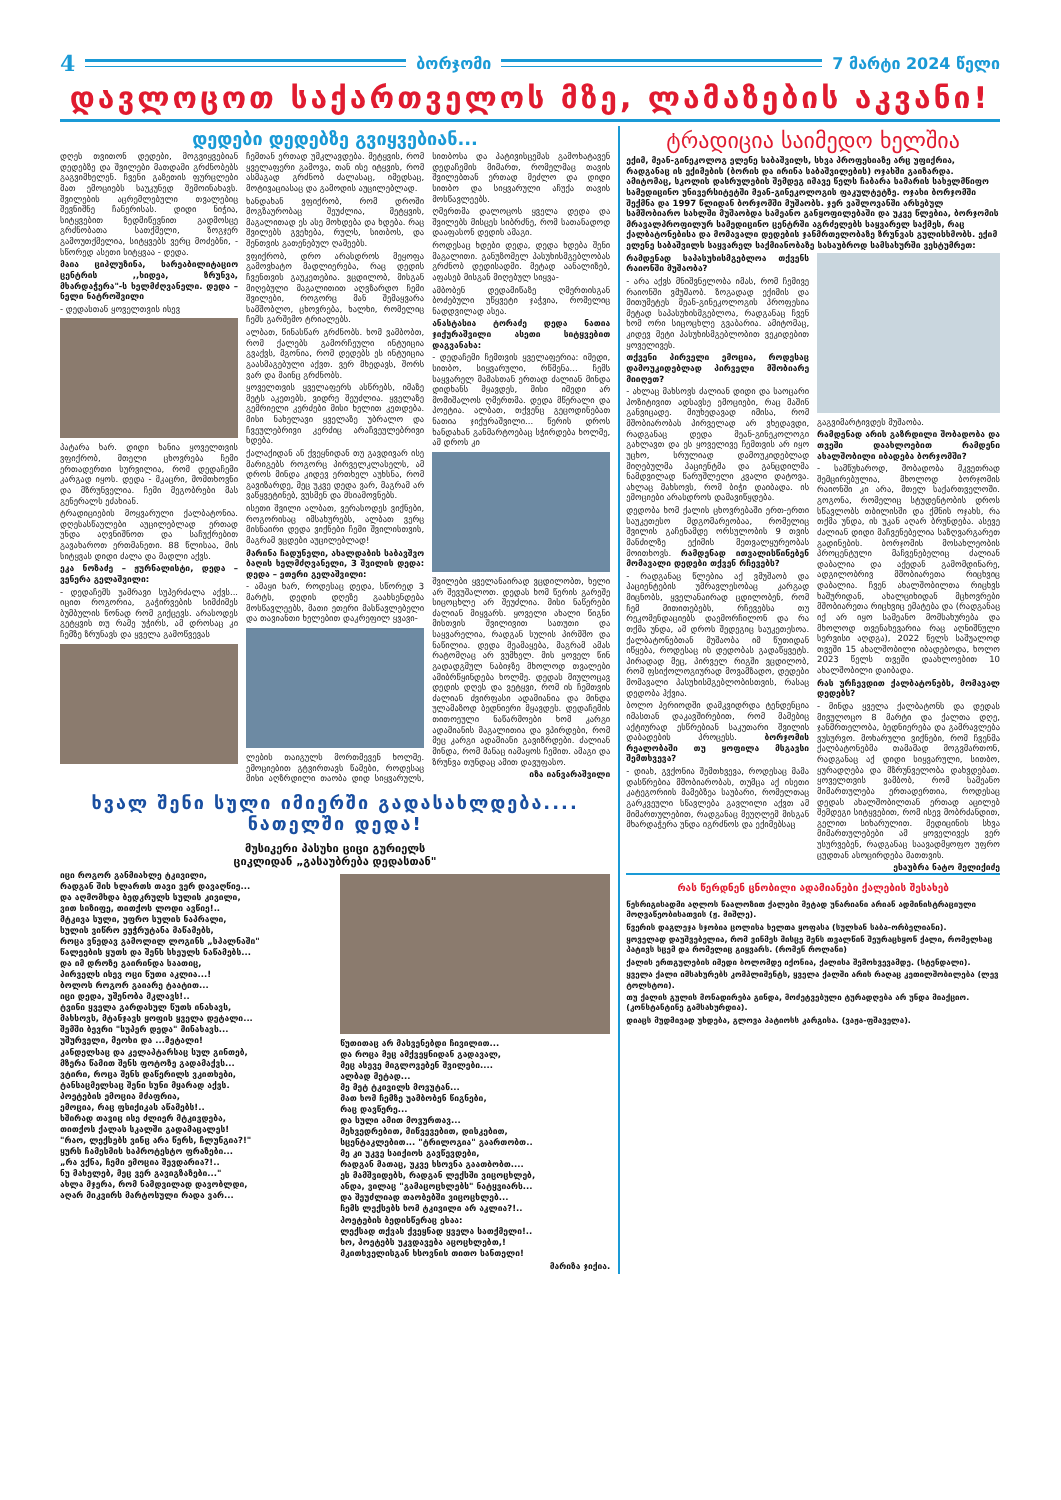4 ბორჯომი 7 მარტი 2024 წელი
დავლოცოთ საქართველოს მზე, ლამაზების აკვანი!
დედები დედებზე გვიყვებიან...
დღეს თვითონ დედები, მოგვიყვებიან დედებზე და შვილები მათდამი გრძნობებს გაგვიმხელენ. ჩვენი გაზეთის ფურცლები მათ ემოციებს საუკუნედ შემოინახავს. შვილების აცრემლებული თვალებიც შევნიშნე ჩანერისას. დიდი ნიჭია, სიტყვებით ზედმიწევნით გადმოსცე გრძნობათა სათქმელი, ზოგჯერ გამოუთქმელია, სიტყვებს ვერც მოძებნი, - სწორედ ასეთი სიტყვაა - დედა.
მაია ციპლუზინა, სარეაბილიტაციო ცენტრის ,,ხიდეა, ზრუნვა, მხარდაჭერა"-ს ხელმძღვანელი. დედა – ნელი ნატროშვილი
- დედასთან ყოველთვის ისევ
პატარა ხარ. დიდი ხანია ყოველთვის ვფიქრობ, მთელი ცხოვრება ჩემი ერთადერთი სურვილია, რომ დედაჩემი კარგად იყოს. დედა - მკაცრი, მომთხოვნი და მზრუნველია. ჩემი მეგობრები მას გენერალს ეძახიან.
ტრადიციების მოყვარული ქალბატონია. დღესასწაულები აუცილებლად ერთად უნდა აღვნიშნოთ და საჩუქრებით გავახაროთ ერთმანეთი. 88 წლისაა, მის სიტყვას დიდი ძალა და მადლი აქვს.
ეკა ნოზაძე – ჟურნალისტი, დედა – ვენერა გელაშვილი:
- დედაჩემს უამრავი სუპერძალა აქვს... იცით როგორია, გაჭირვების სიმძიმეს ბუმბულის წონად რომ გიქცევს. არასოდეს გეტყვის თუ რამე უჭირს, ამ დროსაც კი ჩემზე ზრუნავს და ყველა გამოწვევას
ჩემთან ერთად უმკლავდება. მეტყვის, რომ ყველაფერი გამოვა, თან ისე იტყვის, რომ ასმაგად გრძნობ ძალასაც, იმედსაც, მოტივაციასაც და გამოდის აუცილებლად.
ხანდახან ვფიქრობ, რომ დროში მოგზაურობაც შეუძლია, მეტყვის, მაგალითად ეს ასე მოხდება და ხდება. რაც შვილებს გვეხება, რულს, სითბოს, და შენთვის გათენებულ ღამეებს.
ვფიქრობ, დრო არასდროს მეყოფა გამოვხატო მადლიერება, რაც დედის ჩვენთვის გაუკეთებია. ვცდილობ, მისგან მიღებული მაგალითით აღვზარდო ჩემი შვილები, როგორც მან შემაყვარა სამშობლო, ცხოვრება, ხალხი, რომელიც ჩემს გარშემო ტრიალებს.
ალბათ, წინასწარ გრძნობს. ხომ ვამბობთ, რომ ქალებს გამორჩეული ინტუიცია გვაქვს, მგონია, რომ დედებს ეს ინტუიცია გაასმაგებული აქვთ. ვერ მხედავს, შორს ვარ და მაინც გრძნობს.
ყოველთვის ყველაფერს ასწრებს, იმაზე მეტს აკეთებს, ვიდრე შეუძლია. ყველაზე გემრიელი კერძები მისი ხელით კეთდება. მისი ნახელავი ყველაზე უბრალო და ჩვეულებრივი კერძიც არაჩვეულებრივი ხდება.
ქალაქიდან ან ქვეყნიდან თუ გავდივარ ისე მარიგებს როგორც პირველკლასელს, ამ დროს მინდა კიდევ ერთხელ აუხსნა, რომ გავიზარდე, მეც უკვე დედა ვარ, მაგრამ არ ვაწყვეტინებ, ვუსმენ და მსიამოვნებს.
ისეთი შვილი ალბათ, ვერასოდეს ვიქნები, როგორისაც იმსახურებს, ალბათ ვერც მისნაირი დედა ვიქნები ჩემი შვილისთვის, მაგრამ ვცდები აუცილებლად!
მარინა ჩადუნელი, ახალდაბის საბავშვო ბაღის ხელმძღვანელი, 3 შვილის დედა: დედა – ეთერი გელაშვილი:
- ამაყი ხარ, როდესაც დედა, სწორედ 3 მარტს, დედის დღეზე გაახსენდება მოსწავლეებს, მათი ეთერი მასწავლებელი და თავიანთი ხელებით დაკრეფილ ყვავი-
ლების თაიგულს მორთმევენ ხოლმე. ემოციებით გტვირთავს წამები, როდესაც მისი აღზრდილი თაობა დიდ სიყვარულს, სითბოსა და პატივისცემას გამოხატავენ დედაჩემის მიმართ, რომელმაც თავის შვილებთან ერთად მეძლო და დიდი სითბო და სიყვარული აჩუქა თავის მოსწავლეებს.
ღმერთმა დალოცოს ყველა დედა და შვილებს მისცეს სიბრძნე, რომ სათანადოდ დააფასონ დედის ამაგი.
როდესაც ხდები დედა, დედა ხდება შენი მაგალითი. განუზომელ პასუხისმგებლობას გრძნობ დედისადმი. მეტად აანალიზებ, აფასებ მისგან მიღებულ სიყვა-
ამბობენ დედამიწაზე ღმერთისგან ბოძებული უწყვეტი ჯაჭვია, რომელიც ნადდვილად ასეა.
ანასტასია ტორაძე დედა ნათია ჯიქურაშვილი ასეთი სიტყვებით დაგვანახა:
- დედაჩემი ჩემთვის ყველაფერია: იმედი, სითბო, სიყვარული, რწმენა... ჩემს საყვარელ მამასთან ერთად ძალიან მინდა დიდხანს მყავდეს, მისი იმედი არ მომიშალოს ღმერთმა. დედა მწერალი და პოეტია. ალბათ, თქვენც გეცოდინებათ ნათია ჯიქურაშვილი... წერის დროს ხანდახან განმარტოებაც სჭირდება ხოლმე, ამ დროს კი
შვილები ყველანაირად ვცდილობთ, ხელი არ შევუშალოთ. დედას ხომ წერის გარეშე სიცოცხლე არ შეუძლია. მისი ნაწერები ძალიან მიყვარს. ყოველი ახალი წიგნი მისთვის შვილივით სათუთი და საყვარელია, რადგან სულის პირმშო და ნაწილია. დედა მეამაყება, მაგრამ ამას რატომღაც არ ვუმხელ. მის ყოველ წინ გადადგმულ ნაბიჯზე მხოლოდ თვალები ამიბრწყინდება ხოლმე. დედას მიულოცავ დედის დღეს და ვეტყვი, რომ ის ჩემთვის ძალიან ძვირფასი ადამიანია და მინდა ულამაზოდ ბედნიერი მყავდეს. დედაჩემის თითოეული ნაწარმოები ხომ კარგი ადამიანის მაგალითია და ვპირდები, რომ მეც კარგი ადამიანი გავიზრდები. ძალიან მინდა, რომ მანაც იამაყოს ჩემით. ამაგი და ზრუნვა თუნდაც ამით დავუფასო.
იზა იანვარაშვილი
ხვალ შენი სული იმიერში გადასახლდება.... ნათელში დედა!
მუსიკერი პასუხი ციცი გურიელს
ციკლიდან „გასაუბრება დედასთან"
იცი როგორ განმიახლე ტკივილი,
რადგან შის ხლართს თავი ვერ დავაღწიე...
და აღმომხდა ბედკრულს სულის კივილი,
ვით სიზიფე, თითქოს ლოდი ავწიე!..
მტკივა სული, უფრო სულის ნაპრალი,
სულის ვიწრო ეუჭრუტანა მაწამებს,
როცა ვნედავ გამოლილ ლოგინს „სპალნაში"
წალეების ყუთს და შენს სხეულს ნაწამებს...
და იმ დროზე გაირინდა საათიც,
პირველს ისევ ოცი წუთი აკლია...!
ბოლოს როგორ გაიარე ტაატით...
იცი დედა, უშენობა მკლავს!..
ტვინი ყველა გარდასულ წუთს ინახავს,
მახსოვს, მტანჯავს ყოფის ყველა დეტალი...
შემში ბევრი "სუპერ დედა" მინახავს...
უშურველი, მეოხი და ...მეტალი!
კანდელსაც და კელაპტარსაც სულ გინთებ,
მზერა წამით შენს ფოტოზე გადამაქვს...
ვტირი, როცა შენს დაწერილს ვკითხები,
ტანსაცმელსაც შენი სუნი მყარად აქვს.
პოეტების ემოცია მძაფრია,
ემოცია, რაც ფსიქიკას აწამებს!..
ხშირად თავიც ისე ძლიერ მტკივდება,
თითქოს ქალას სკალში გადამაცალეს!
"რაო, ლექსებს ვინც არა წერს, ჩლუნგია?!"
ყურს ჩამესმის საპროტესტო ფრაზები...
„რა ვქნა, ჩემი ემოცია შევდარია?!..
ნუ მახელებ, მეც ვერ გავიგზაზები..."
ახლა მჯერა, რომ ნამდვილად დავობლდი,
აღარ მიკვირს მარტოსული რადა ვარ...
წუთითაც არ მასვენებდი ჩივილით...
და როცა მეც ამქვეყნიდან გადავალ,
მეც ასევე მიგლოვებენ შვილები....
ალბად მეტად...
მე მეტ ტკივილს მოვუტან...
მათ ხომ ჩემზე უამბობენ წიგნები,
რაც დავწერე...
და სული ამით მოვურთავ...
მეხვედრებით, მიწვევებით, დისკებით,
სცენტაკლებით... "ტრილოგია" გაართობთ..
მე კი უკვე საიქიოს გავწევდები,
რადგან მათაც, უკვე ხსოვნა გაათბობთ....
ეს მამშვიდებს, რადგან ლექსში ვიცოცხლებ,
ანდა, ვილაც "გამაცოცხლებს" ნატყვიარს...
და შეუძლიად თაობებში ვიცოცხლებ...
ჩემს ლექსებს ხომ ტკივილი არ აკლია?!..
პოეტების ბედისწერაც ესაა:
ლექსად თქვას ქვეყნად ყველა სათქმელი!..
ხო, პოეტებს უკვდავება აცოცხლებთ,!
მკითხველისგან ხსოვნის თითო სანთელი!
მარიზა ჯიქია.
ტრადიცია საიმედო ხელშია
ექიმ, მეან-გინეკოლოგ ელენე საბაშვილს, სხვა პროფესიაზე არც უფიქრია, რადგანაც ის ექიმების (ბორის და ირინა საბაშვილების) ოჯახში გაიზარდა. ამიტომაც, სკოლის დასრულების შემდეგ იმავე წელს ჩაბარა სამარის სახელმწიფო სამედიცინო უნივერსიტეტში მეან-გინეკოლოგის ფაკულტეტზე. ოჯახი ბორჯომში შექმნა და 1997 წლიდან ბორჯომში მუშაობს. ჯერ ვაშლოვანში არსებულ სამშობიარო სახლში მუშაობდა სამეანო განყოფილებაში და უკვე წლებია, ბორჯომის მრავალპროფილურ სამედიცინო ცენტრში აგრძელებს საყვარელ საქმეს, რაც ქალბატონებისა და მომავალი დედების ჯანმრთელობაზე ზრუნვას გულისხმობს. ექიმ ელენე საბაშვილს საყვარელ საქმიანობაზე სასაუბროდ სამსახურში ვესტუმრეთ:
რამდენად საპასუხისმგებლოა თქვენს რაიონში მუშაობა?
- არა აქვს მნიშვნელობა იმას, რომ ჩემივე რაიონში ვმუშაობ. ზოგადად ექიმის და მითუმეტეს მეან-გინეკოლოგის პროფესია მეტად საპასუხისმგებლოა, რადგანაც ჩვენ ხომ ორი სიცოცხლე გვაბარია. ამიტომაც, კიდევ მეტი პასუხისმგებლობით ვეკიდებით ყოველივეს.
თქვენი პირველი ემოცია, როდესაც დამოუკიდებლად პირველი მშობიარე მიიღეთ?
- ახლაც მახსოვს ძალიან დიდი და საოცარი პოზიტივით ადსავსე ემოციები, რაც მაშინ განვიცადე. მიუხედავად იმისა, რომ მშობიარობას პირველად არ ვხედავდი, რადგანაც დედა მეან-გინეკოლოგი გახლავთ და ეს ყოველივე ჩემთვის არ იყო უცხო, სრულიად დამოუკიდებლად მიღებულმა პაციენტმა და განცდილმა ნამდვილად წარუშლელი კვალი დატოვა. ახლაც მახსოვს, რომ ბიჭი დაიბადა. ის ემოციები არასდროს დამავიწყდება.
დედობა ხომ ქალის ცხოვრებაში ერთ-ერთი საუკეთესო მდგომარეობაა, რომელიც შვილის გაჩენამდე ორსულობის 9 თვის მანძილზე ექიმის მეთვალყურეობას მოითხოვს. რამდენად ითვალისწინებენ მომავალი დედები თქვენ რჩევებს?
- რადგანაც წლებია აქ ვმუშაობ და პაციენტების უმრავლესობაც კარგად მიცნობს, ყველანაირად ცდილობენ, რომ ჩემ მითითებებს, რჩევებსა თუ რეკომენდაციებს დაემორჩილონ და რა თქმა უნდა, ამ დროს შედეგიც საუკეთესოა. ქალბატონებთან მუშაობა იმ წუთიდან იწყება, როდესაც ის დედობას გადაწყვეტს. პირადად მეც, პირველ რიგში ვცდილობ, რომ ფსიქოლოგიურად მოვამზადო, დედები მომავალი პასუხისმგებლობისთვის, რასაც დედობა ჰქვია.
ბოლო პერიოდში დამკვიდრდა ტენდენცია იმასთან დაკავშირებით, რომ მამებიც აქტიურად ესწრებიან საკუთარი შვილის დაბადების პროცესს. ბორჯომის რეალობაში თუ ყოფილა მსგავსი შემთხვევა?
- დიახ, გვქონია შემთხვევა, როდესაც მამა დასწრებია მშობიარობას, თუმცა აქ ისეთი კატეგორიის მამებზეა საუბარი, რომელთაც გარკვეული სწავლება გავლილი აქვთ ამ მიმართულებით, რადგანაც მეუღლემ მისგან მხარდაჭერა უნდა იგრძნოს და ექიმებსაც
გაგვიმარტივდეს მუშაობა.
რამდენად არის გაზრდილი შობადობა და თვეში დაახლოებით რამდენი ახალშობილი იბადება ბორჯომში?
- სამწუხაროდ, შობადობა მკვეთრად შემცირებულია, მხოლოდ ბორჯომის რაიონში კი არა, მთელ საქართველოში. გოგონა, რომელიც სტუდენტობის დროს სწავლობს თბილისში და ქმნის ოჯახს, რა თქმა უნდა, ის უკან აღარ ბრუნდება. ასევე ძალიან დიდი მაჩვენებელია საზღვარგარეთ გადინების. ბორჯომის მოსახლეობის პროცენტული მაჩვენებელიც ძალიან დაბალია და აქედან გამომდინარე, ადგილობრივ მშობიარეთა რიცხვიც დაბალია. ჩვენ ახალშობილთა რიცხვს ხაშურიდან, ახალციხიდან მცხოვრები მშობიარეთა რიცხვიც ემატება და (რადგანაც იქ არ იყო სამეანო მომსახურება და მხოლოდ თვენახევარია რაც აღნიშნული სერვისი აღდგა), 2022 წელს საშუალოდ თვეში 15 ახალშობილი იბადებოდა, ხოლო 2023 წელს თვეში დაახლოებით 10 ახალშობილი დაიბადა.
რას ურჩევდით ქალბატონებს, მომავალ დედებს?
- მინდა ყველა ქალბატონს და დედას მივულოცო 8 მარტი და ქალთა დღე, ჯანმრთელობა, ბედნიერება და გამრავლება ვუსურვო. მოხარული ვიქნები, რომ ჩვენმა ქალბატონებმა თამამად მოგვმართონ, რადგანაც აქ დიდი სიყვარული, სითბო, ყურადღება და მზრუნველობა დახვდებათ. ყოველთვის ვამბობ, რომ სამეანო მიმართულება ერთადერთია, როდესაც დედას ახალშობილთან ერთად აცილებ შემდეგი სიტყვებით, რომ ისევ მობრძანდით, გელით სიხარულით. მედიცინის სხვა მიმართულებები ამ ყოველივეს ვერ უსურვებენ, რადგანაც საავადმყოფო უფრო ცუდთან ასოცირდება მათთვის.
ესაუბრა ნატო მელიქიძე
რას წერდნენ ცნობილი ადამიანები ქალების შესახებ
წესრიგისადმი აღლოს წაალოზით ქალები მეტად უნარიანი არიან ადმინისტრაციული მოღვაწეობისათვის (ჟ. მიშლე).
წვერის დაგლეჯა სჯობია ცოლისა ხელთა ყოფასა (სულხან საბა-ორბელიანი).
ყოველად დაუშვებელია, რომ ვინმეს მისცე შენს თვალწინ შეურაცხყონ ქალი, რომელსაც პატივს სცემ და რომელიც გიყვარს. (რომენ როლანი)
ქალის ერთგულების იმედი ბოლომდე იქონია, ქალისა შემოხვევამდე. (სტენდალი).
ყველა ქალი იმსახურებს კომპლიმენტს, ყველა ქალში არის რაღაც კეთილშობილება (ლევ ტოლსტოი).
თუ ქალის გულის მონადირება გინდა, მოძეტვებული ტურადღება არ უნდა მიაქციო. (კონსტანტინე გამსახურდია).
დიაცს მუდმივად უხდება, გლოვა პატიოსს კარგისა. (ვაჟა-ფშაველა).